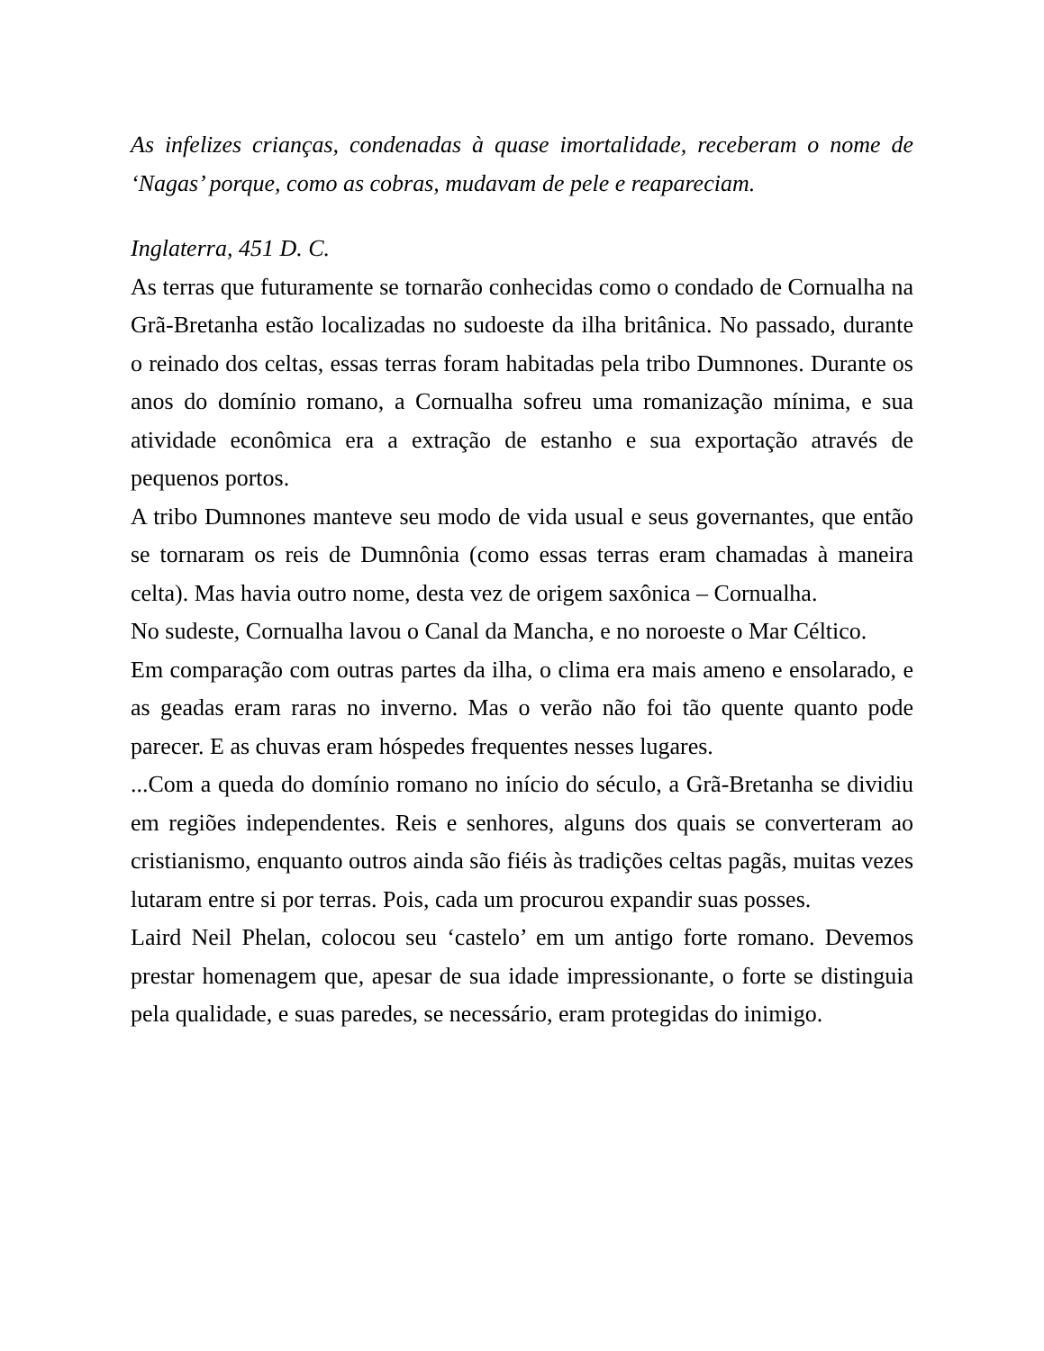As infelizes crianças, condenadas à quase imortalidade, receberam o nome de ‘Nagas’ porque, como as cobras, mudavam de pele e reapareciam.
Inglaterra, 451 D. C.
As terras que futuramente se tornarão conhecidas como o condado de Cornualha na Grã-Bretanha estão localizadas no sudoeste da ilha britânica. No passado, durante o reinado dos celtas, essas terras foram habitadas pela tribo Dumnones. Durante os anos do domínio romano, a Cornualha sofreu uma romanização mínima, e sua atividade econômica era a extração de estanho e sua exportação através de pequenos portos.
A tribo Dumnones manteve seu modo de vida usual e seus governantes, que então se tornaram os reis de Dumnônia (como essas terras eram chamadas à maneira celta). Mas havia outro nome, desta vez de origem saxônica – Cornualha.
No sudeste, Cornualha lavou o Canal da Mancha, e no noroeste o Mar Céltico.
Em comparação com outras partes da ilha, o clima era mais ameno e ensolarado, e as geadas eram raras no inverno. Mas o verão não foi tão quente quanto pode parecer. E as chuvas eram hóspedes frequentes nesses lugares.
...Com a queda do domínio romano no início do século, a Grã-Bretanha se dividiu em regiões independentes. Reis e senhores, alguns dos quais se converteram ao cristianismo, enquanto outros ainda são fiéis às tradições celtas pagãs, muitas vezes lutaram entre si por terras. Pois, cada um procurou expandir suas posses.
Laird Neil Phelan, colocou seu ‘castelo’ em um antigo forte romano. Devemos prestar homenagem que, apesar de sua idade impressionante, o forte se distinguia pela qualidade, e suas paredes, se necessário, eram protegidas do inimigo.